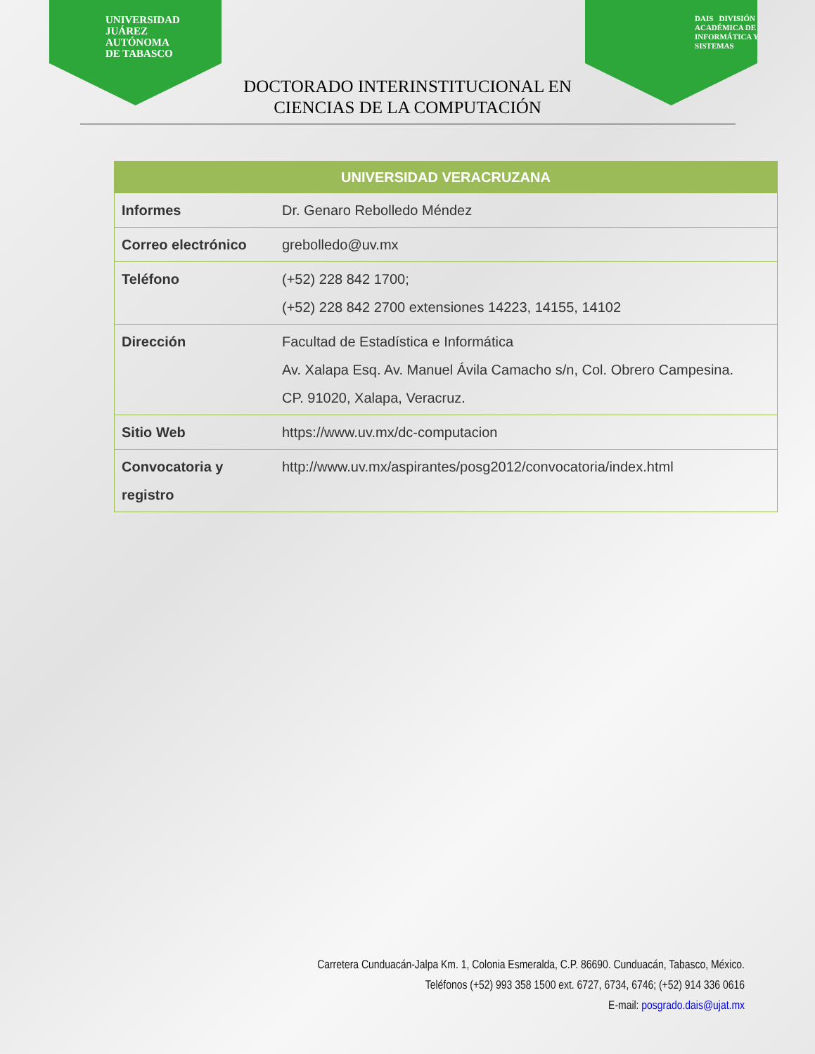UNIVERSIDAD
JUÁREZ
AUTÓNOMA
DE TABASCO
DAIS DIVISIÓN
ACADÉMICA DE
INFORMÁTICA Y
SISTEMAS
DOCTORADO INTERINSTITUCIONAL EN
CIENCIAS DE LA COMPUTACIÓN
| UNIVERSIDAD VERACRUZANA | |
| --- | --- |
| Informes | Dr. Genaro Rebolledo Méndez |
| Correo electrónico | grebolledo@uv.mx |
| Teléfono | (+52) 228 842 1700; (+52) 228 842 2700 extensiones 14223, 14155, 14102 |
| Dirección | Facultad de Estadística e Informática Av. Xalapa Esq. Av. Manuel Ávila Camacho s/n, Col. Obrero Campesina. CP. 91020, Xalapa, Veracruz. |
| Sitio Web | https://www.uv.mx/dc-computacion |
| Convocatoria y registro | http://www.uv.mx/aspirantes/posg2012/convocatoria/index.html |
Carretera Cunduacán-Jalpa Km. 1, Colonia Esmeralda, C.P. 86690. Cunduacán, Tabasco, México.
Teléfonos (+52) 993 358 1500 ext. 6727, 6734, 6746; (+52) 914 336 0616
E-mail: posgrado.dais@ujat.mx